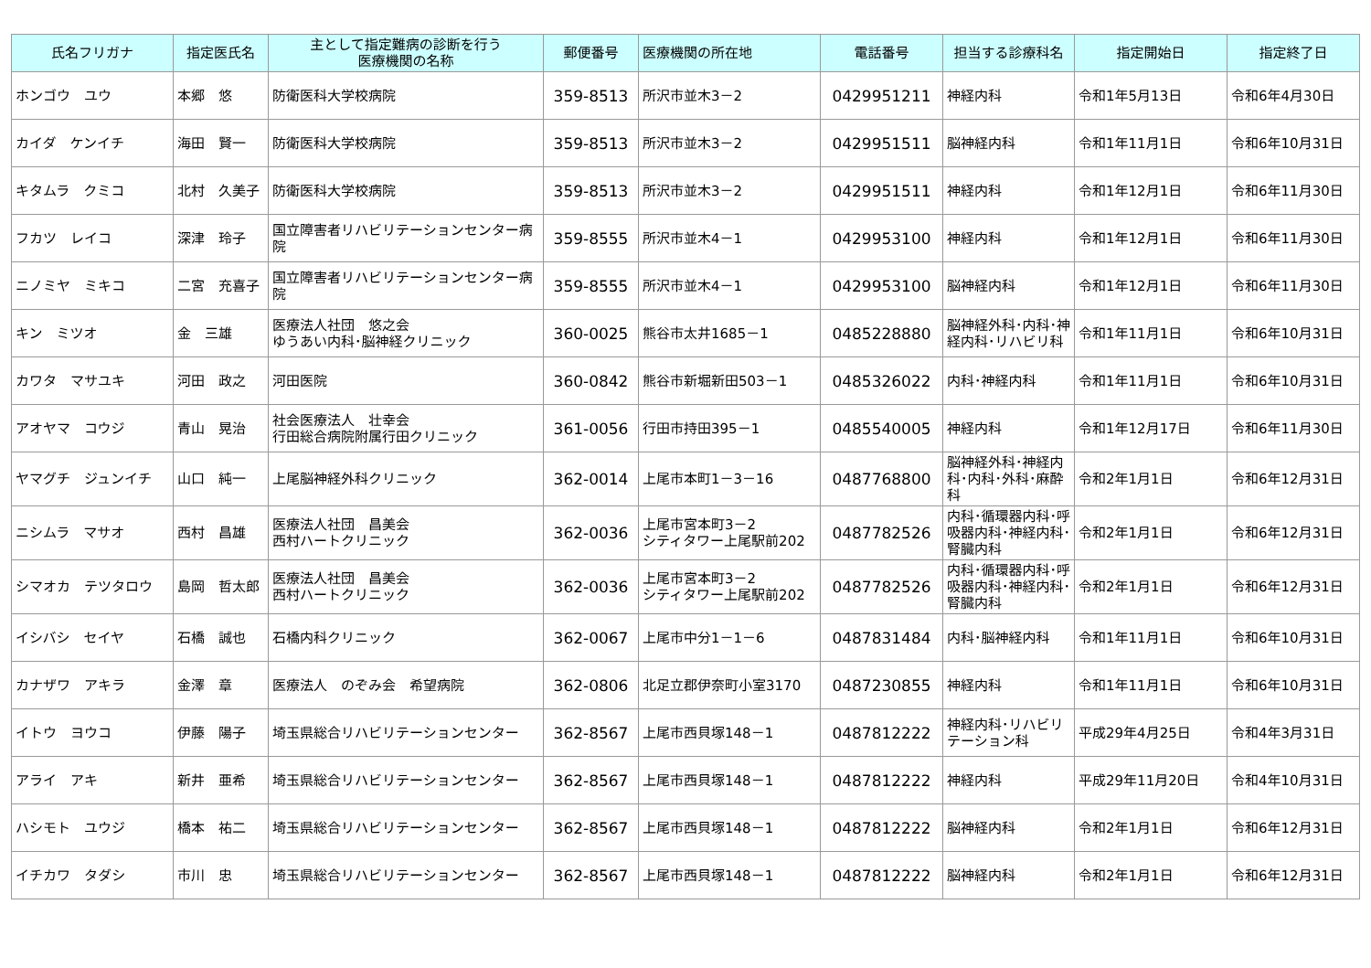| 氏名フリガナ | 指定医氏名 | 主として指定難病の診断を行う 医療機関の名称 | 郵便番号 | 医療機関の所在地 | 電話番号 | 担当する診療科名 | 指定開始日 | 指定終了日 |
| --- | --- | --- | --- | --- | --- | --- | --- | --- |
| ホンゴウ ユウ | 本郷 悠 | 防衛医科大学校病院 | 359-8513 | 所沢市並木3－2 | 0429951211 | 神経内科 | 令和1年5月13日 | 令和6年4月30日 |
| カイダ ケンイチ | 海田 賢一 | 防衛医科大学校病院 | 359-8513 | 所沢市並木3－2 | 0429951511 | 脳神経内科 | 令和1年11月1日 | 令和6年10月31日 |
| キタムラ クミコ | 北村 久美子 | 防衛医科大学校病院 | 359-8513 | 所沢市並木3－2 | 0429951511 | 神経内科 | 令和1年12月1日 | 令和6年11月30日 |
| フカツ レイコ | 深津 玲子 | 国立障害者リハビリテーションセンター病院 | 359-8555 | 所沢市並木4－1 | 0429953100 | 神経内科 | 令和1年12月1日 | 令和6年11月30日 |
| ニノミヤ ミキコ | 二宮 充喜子 | 国立障害者リハビリテーションセンター病院 | 359-8555 | 所沢市並木4－1 | 0429953100 | 脳神経内科 | 令和1年12月1日 | 令和6年11月30日 |
| キン ミツオ | 金 三雄 | 医療法人社団 悠之会 ゆうあい内科･脳神経クリニック | 360-0025 | 熊谷市太井1685－1 | 0485228880 | 脳神経外科･内科･神経内科･リハビリ科 | 令和1年11月1日 | 令和6年10月31日 |
| カワタ マサユキ | 河田 政之 | 河田医院 | 360-0842 | 熊谷市新堀新田503－1 | 0485326022 | 内科･神経内科 | 令和1年11月1日 | 令和6年10月31日 |
| アオヤマ コウジ | 青山 晃治 | 社会医療法人 壮幸会 行田総合病院附属行田クリニック | 361-0056 | 行田市持田395－1 | 0485540005 | 神経内科 | 令和1年12月17日 | 令和6年11月30日 |
| ヤマグチ ジュンイチ | 山口 純一 | 上尾脳神経外科クリニック | 362-0014 | 上尾市本町1－3－16 | 0487768800 | 脳神経外科･神経内科･内科･外科･麻酔科 | 令和2年1月1日 | 令和6年12月31日 |
| ニシムラ マサオ | 西村 昌雄 | 医療法人社団 昌美会 西村ハートクリニック | 362-0036 | 上尾市宮本町3－2 シティタワー上尾駅前202 | 0487782526 | 内科･循環器内科･呼吸器内科･神経内科･腎臓内科 | 令和2年1月1日 | 令和6年12月31日 |
| シマオカ テツタロウ | 島岡 哲太郎 | 医療法人社団 昌美会 西村ハートクリニック | 362-0036 | 上尾市宮本町3－2 シティタワー上尾駅前202 | 0487782526 | 内科･循環器内科･呼吸器内科･神経内科･腎臓内科 | 令和2年1月1日 | 令和6年12月31日 |
| イシバシ セイヤ | 石橋 誠也 | 石橋内科クリニック | 362-0067 | 上尾市中分1－1－6 | 0487831484 | 内科･脳神経内科 | 令和1年11月1日 | 令和6年10月31日 |
| カナザワ アキラ | 金澤 章 | 医療法人 のぞみ会 希望病院 | 362-0806 | 北足立郡伊奈町小室3170 | 0487230855 | 神経内科 | 令和1年11月1日 | 令和6年10月31日 |
| イトウ ヨウコ | 伊藤 陽子 | 埼玉県総合リハビリテーションセンター | 362-8567 | 上尾市西貝塚148－1 | 0487812222 | 神経内科･リハビリテーション科 | 平成29年4月25日 | 令和4年3月31日 |
| アライ アキ | 新井 亜希 | 埼玉県総合リハビリテーションセンター | 362-8567 | 上尾市西貝塚148－1 | 0487812222 | 神経内科 | 平成29年11月20日 | 令和4年10月31日 |
| ハシモト ユウジ | 橋本 祐二 | 埼玉県総合リハビリテーションセンター | 362-8567 | 上尾市西貝塚148－1 | 0487812222 | 脳神経内科 | 令和2年1月1日 | 令和6年12月31日 |
| イチカワ タダシ | 市川 忠 | 埼玉県総合リハビリテーションセンター | 362-8567 | 上尾市西貝塚148－1 | 0487812222 | 脳神経内科 | 令和2年1月1日 | 令和6年12月31日 |